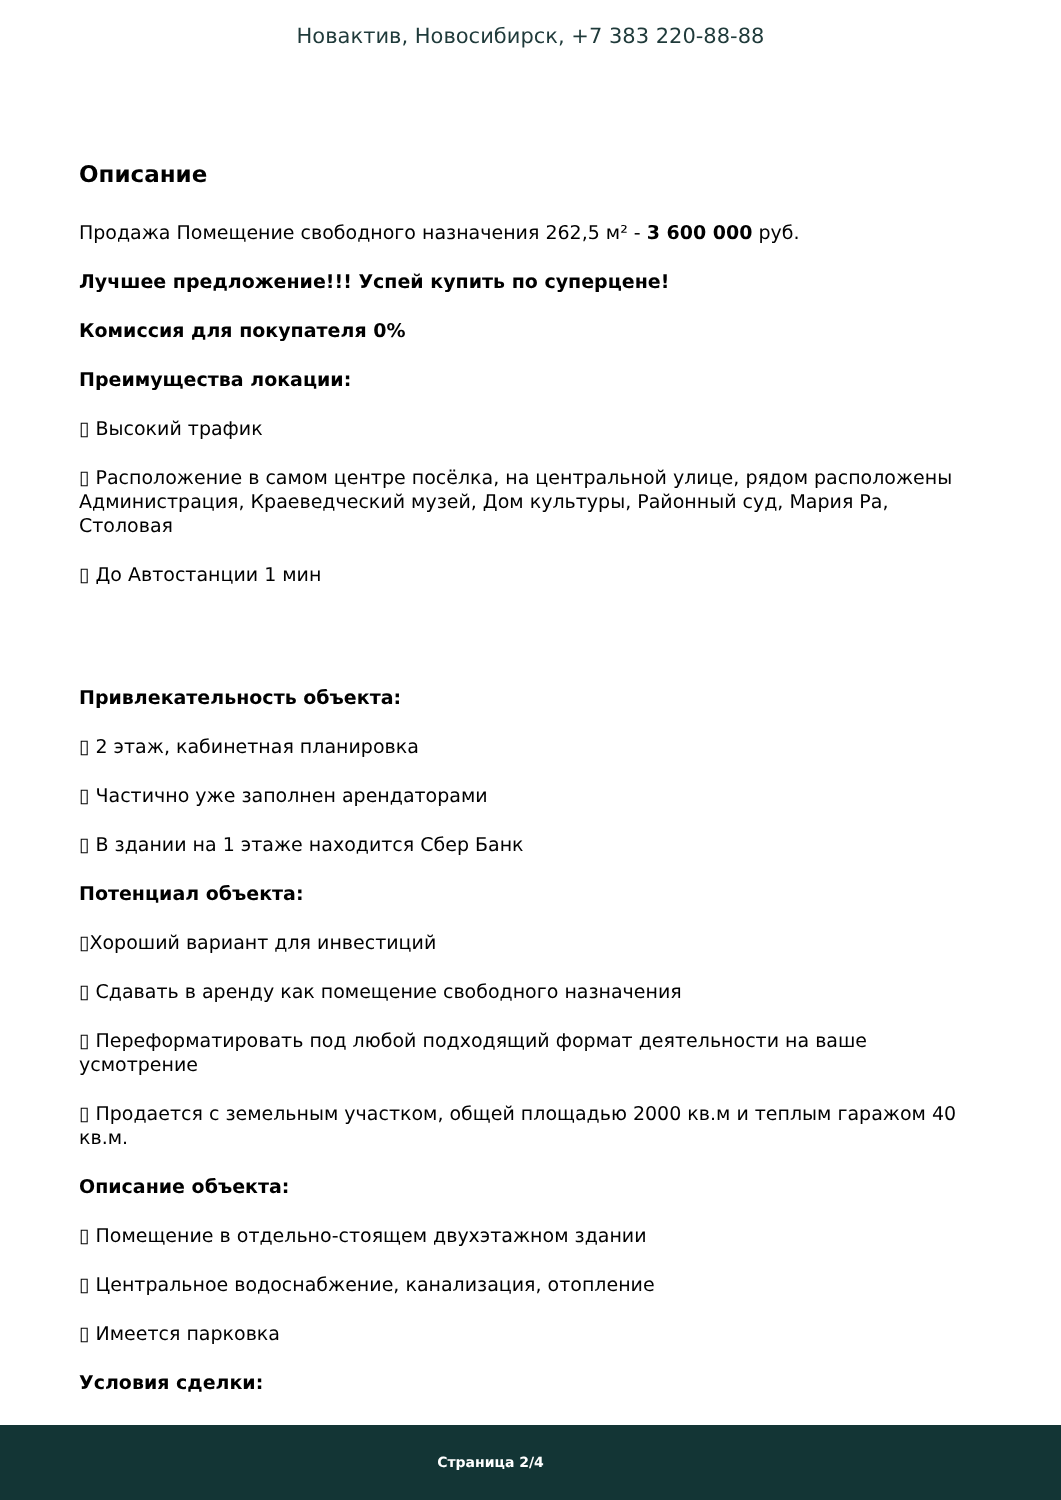Новактив, Новосибирск, +7 383 220-88-88
Описание
Продажа Помещение свободного назначения 262,5 м² - 3 600 000 руб.
Лучшее предложение!!! Успей купить по суперцене!
Комиссия для покупателя 0%
Преимущества локации:
▯ Высокий трафик
▯ Расположение в самом центре посёлка, на центральной улице, рядом расположены Администрация, Краеведческий музей, Дом культуры, Районный суд, Мария Ра, Столовая
▯ До Автостанции 1 мин
Привлекательность объекта:
▯ 2 этаж, кабинетная планировка
▯ Частично уже заполнен арендаторами
▯ В здании на 1 этаже находится Сбер Банк
Потенциал объекта:
▯Хороший вариант для инвестиций
▯ Сдавать в аренду как помещение свободного назначения
▯ Переформатировать под любой подходящий формат деятельности на ваше усмотрение
▯ Продается с земельным участком, общей площадью 2000 кв.м и теплым гаражом 40 кв.м.
Описание объекта:
▯ Помещение в отдельно-стоящем двухэтажном здании
▯ Центральное водоснабжение, канализация, отопление
▯ Имеется парковка
Условия сделки:
Страница 2/4